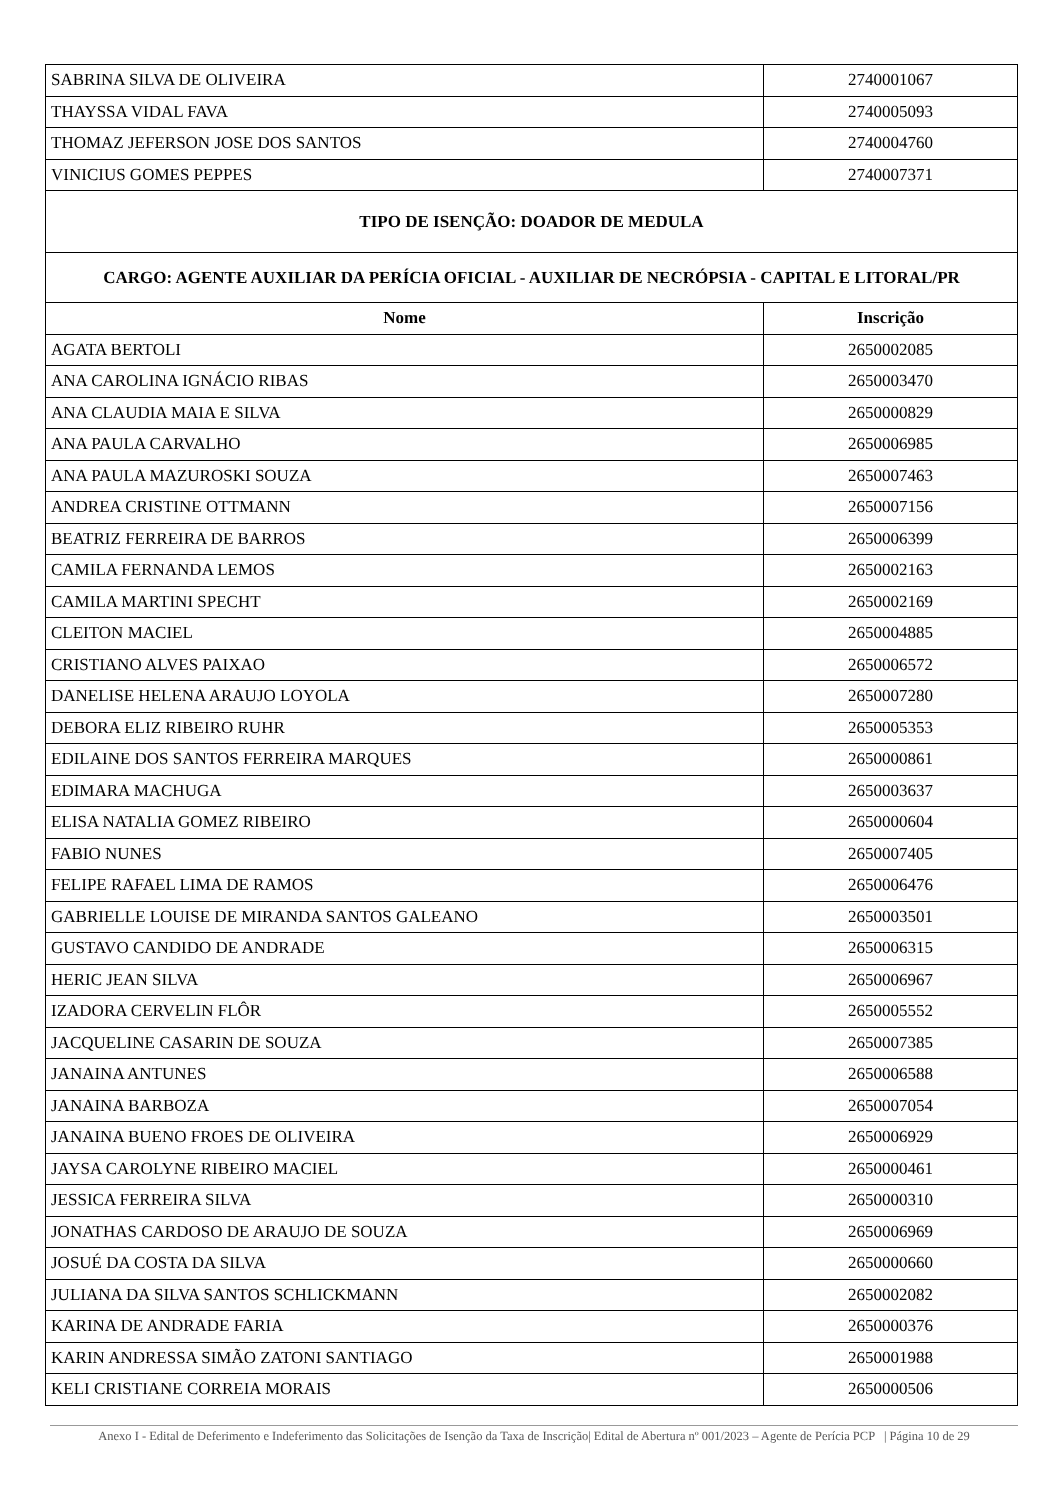| SABRINA SILVA DE OLIVEIRA | 2740001067 |
| THAYSSA VIDAL FAVA | 2740005093 |
| THOMAZ JEFERSON JOSE DOS SANTOS | 2740004760 |
| VINICIUS GOMES PEPPES | 2740007371 |
| TIPO DE ISENÇÃO: DOADOR DE MEDULA | |
| CARGO: AGENTE AUXILIAR DA PERÍCIA OFICIAL - AUXILIAR DE NECRÓPSIA - CAPITAL E LITORAL/PR | |
| Nome | Inscrição |
| AGATA BERTOLI | 2650002085 |
| ANA CAROLINA IGNÁCIO RIBAS | 2650003470 |
| ANA CLAUDIA MAIA E SILVA | 2650000829 |
| ANA PAULA CARVALHO | 2650006985 |
| ANA PAULA MAZUROSKI SOUZA | 2650007463 |
| ANDREA CRISTINE OTTMANN | 2650007156 |
| BEATRIZ FERREIRA DE BARROS | 2650006399 |
| CAMILA FERNANDA LEMOS | 2650002163 |
| CAMILA MARTINI SPECHT | 2650002169 |
| CLEITON MACIEL | 2650004885 |
| CRISTIANO ALVES PAIXAO | 2650006572 |
| DANELISE HELENA ARAUJO LOYOLA | 2650007280 |
| DEBORA ELIZ RIBEIRO RUHR | 2650005353 |
| EDILAINE DOS SANTOS FERREIRA MARQUES | 2650000861 |
| EDIMARA MACHUGA | 2650003637 |
| ELISA NATALIA GOMEZ RIBEIRO | 2650000604 |
| FABIO NUNES | 2650007405 |
| FELIPE RAFAEL LIMA DE RAMOS | 2650006476 |
| GABRIELLE LOUISE DE MIRANDA SANTOS GALEANO | 2650003501 |
| GUSTAVO CANDIDO DE ANDRADE | 2650006315 |
| HERIC JEAN SILVA | 2650006967 |
| IZADORA CERVELIN FLÔR | 2650005552 |
| JACQUELINE CASARIN DE SOUZA | 2650007385 |
| JANAINA ANTUNES | 2650006588 |
| JANAINA BARBOZA | 2650007054 |
| JANAINA BUENO FROES DE OLIVEIRA | 2650006929 |
| JAYSA CAROLYNE RIBEIRO MACIEL | 2650000461 |
| JESSICA FERREIRA SILVA | 2650000310 |
| JONATHAS CARDOSO DE ARAUJO DE SOUZA | 2650006969 |
| JOSUÉ DA COSTA DA SILVA | 2650000660 |
| JULIANA DA SILVA SANTOS SCHLICKMANN | 2650002082 |
| KARINA DE ANDRADE FARIA | 2650000376 |
| KARIN ANDRESSA SIMÃO ZATONI SANTIAGO | 2650001988 |
| KELI CRISTIANE CORREIA MORAIS | 2650000506 |
Anexo I - Edital de Deferimento e Indeferimento das Solicitações de Isenção da Taxa de Inscrição| Edital de Abertura nº 001/2023 – Agente de Perícia PCP | Página 10 de 29